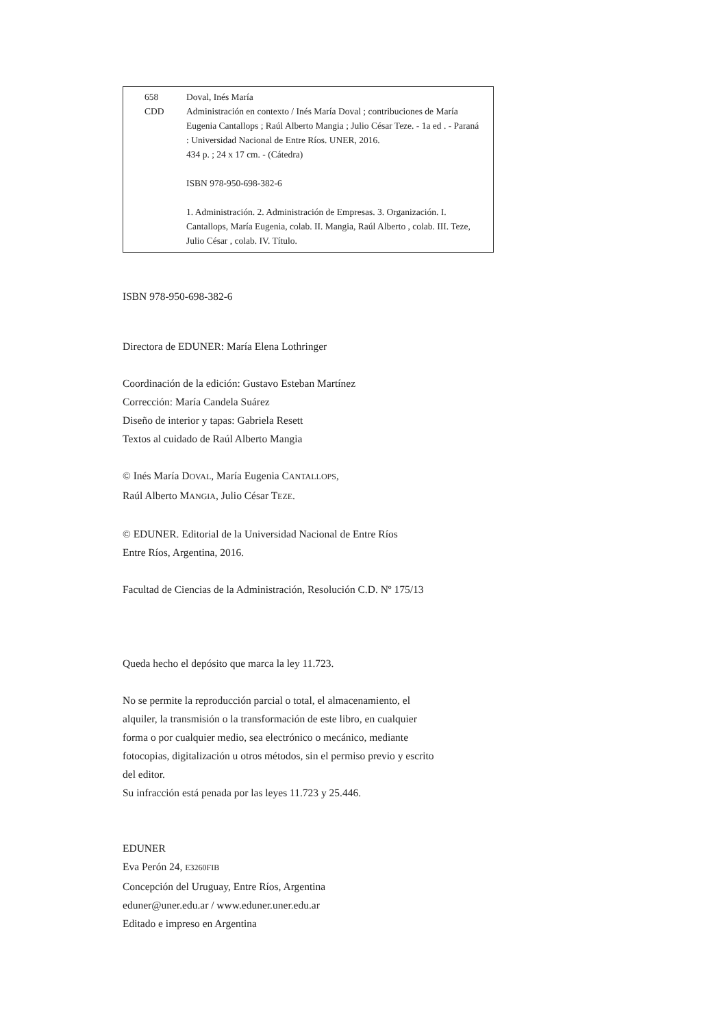658
CDD
Doval, Inés María
Administración en contexto / Inés María Doval ; contribuciones de María Eugenia Cantallops ; Raúl Alberto Mangia ; Julio César Teze. - 1a ed . - Paraná : Universidad Nacional de Entre Ríos. UNER, 2016.
434 p. ; 24 x 17 cm. - (Cátedra)
ISBN 978-950-698-382-6
1. Administración. 2. Administración de Empresas. 3. Organización. I. Cantallops, María Eugenia, colab. II. Mangia, Raúl Alberto , colab. III. Teze, Julio César , colab. IV. Título.
ISBN 978-950-698-382-6
Directora de EDUNER: María Elena Lothringer
Coordinación de la edición: Gustavo Esteban Martínez
Corrección: María Candela Suárez
Diseño de interior y tapas: Gabriela Resett
Textos al cuidado de Raúl Alberto Mangia
© Inés María DOVAL, María Eugenia CANTALLOPS,
Raúl Alberto MANGIA, Julio César TEZE.
© EDUNER. Editorial de la Universidad Nacional de Entre Ríos
Entre Ríos, Argentina, 2016.
Facultad de Ciencias de la Administración, Resolución C.D. Nº 175/13
Queda hecho el depósito que marca la ley 11.723.
No se permite la reproducción parcial o total, el almacenamiento, el alquiler, la transmisión o la transformación de este libro, en cualquier forma o por cualquier medio, sea electrónico o mecánico, mediante fotocopias, digitalización u otros métodos, sin el permiso previo y escrito del editor.
Su infracción está penada por las leyes 11.723 y 25.446.
EDUNER
Eva Perón 24, E3260FIB
Concepción del Uruguay, Entre Ríos, Argentina
eduner@uner.edu.ar / www.eduner.uner.edu.ar
Editado e impreso en Argentina